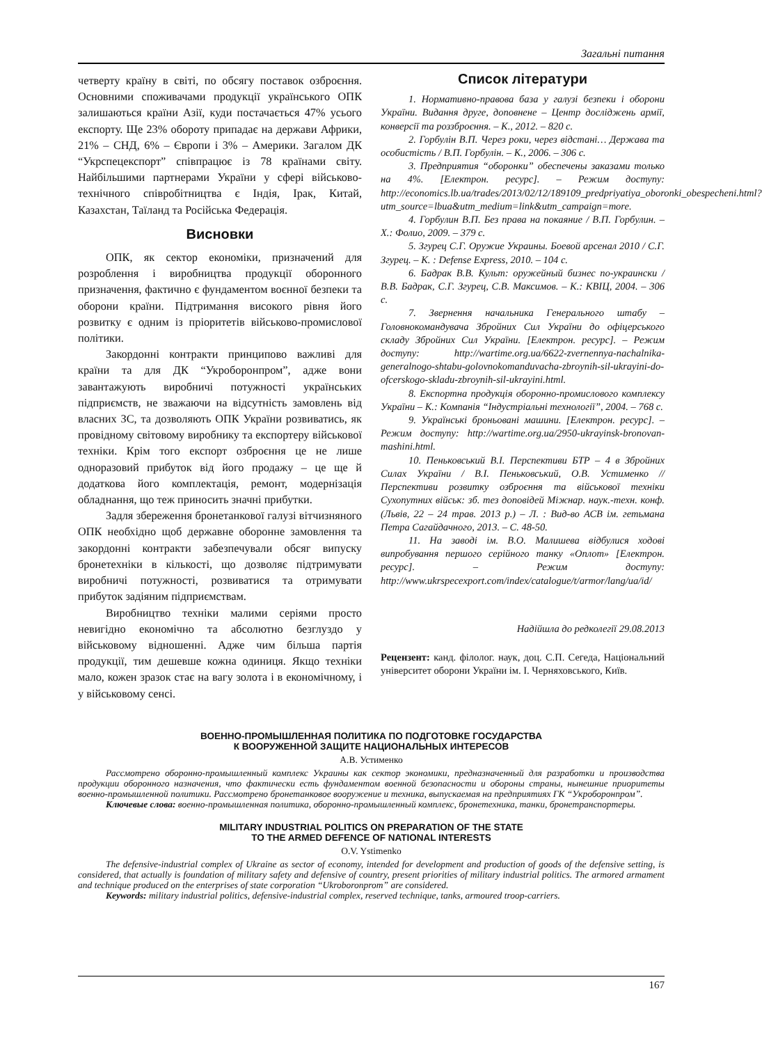Загальні питання
четверту країну в світі, по обсягу поставок озброєння. Основними споживачами продукції українського ОПК залишаються країни Азії, куди постачається 47% усього експорту. Ще 23% обороту припадає на держави Африки, 21% – СНД, 6% – Європи і 3% – Америки. Загалом ДК “Укрспецекспорт” співпрацює із 78 країнами світу. Найбільшими партнерами України у сфері військово-технічного співробітництва є Індія, Ірак, Китай, Казахстан, Таїланд та Російська Федерація.
Висновки
ОПК, як сектор економіки, призначений для розроблення і виробництва продукції оборонного призначення, фактично є фундаментом воєнної безпеки та оборони країни. Підтримання високого рівня його розвитку є одним із пріоритетів військово-промислової політики.
Закордонні контракти принципово важливі для країни та для ДК “Укроборонпром”, адже вони завантажують виробничі потужності українських підприємств, не зважаючи на відсутність замовлень від власних ЗС, та дозволяють ОПК України розвиватись, як провідному світовому виробнику та експортеру військової техніки. Крім того експорт озброєння це не лише одноразовий прибуток від його продажу – це ще й додаткова його комплектація, ремонт, модернізація обладнання, що теж приносить значні прибутки.
Задля збереження бронетанкової галузі вітчизняного ОПК необхідно щоб державне оборонне замовлення та закордонні контракти забезпечували обсяг випуску бронетехніки в кількості, що дозволяє підтримувати виробничі потужності, розвиватися та отримувати прибуток задіяним підприємствам.
Виробництво техніки малими серіями просто невигідно економічно та абсолютно безглуздо у військовому відношенні. Адже чим більша партія продукції, тим дешевше кожна одиниця. Якщо техніки мало, кожен зразок стає на вагу золота і в економічному, і у військовому сенсі.
Список літератури
1. Нормативно-правова база у галузі безпеки і оборони України. Видання друге, доповнене – Центр досліджень армії, конверсії та роззброєння. – К., 2012. – 820 с.
2. Горбулін В.П. Через роки, через відстані… Держава та особистість / В.П. Горбулін. – К., 2006. – 306 с.
3. Предприятия “оборонки” обеспечены заказами только на 4%. [Електрон. ресурс]. – Режим доступу: http://economics.lb.ua/trades/2013/02/12/189109_predpriyatiya_oboronki_obespecheni.html?utm_source=lbua&utm_medium=link&utm_campaign=more.
4. Горбулин В.П. Без права на покаяние / В.П. Горбулин. – Х.: Фолио, 2009. – 379 с.
5. Згурец С.Г. Оружие Украины. Боевой арсенал 2010 / С.Г. Згурец. – К. : Defense Express, 2010. – 104 с.
6. Бадрак В.В. Культ: оружейный бизнес по-украински / В.В. Бадрак, С.Г. Згурец, С.В. Максимов. – К.: КВІЦ, 2004. – 306 с.
7. Звернення начальника Генерального штабу – Головнокомандувача Збройних Сил України до офіцерського складу Збройних Сил України. [Електрон. ресурс]. – Режим доступу: http://wartime.org.ua/6622-zvernennya-nachalnika-generalnogo-shtabu-golovnokomanduvacha-zbroynih-sil-ukrayini-do-ofcerskogo-skladu-zbroynih-sil-ukrayini.html.
8. Експортна продукція оборонно-промислового комплексу України – К.: Компанія “Індустріальні технології”, 2004. – 768 с.
9. Українські броньовані машини. [Електрон. ресурс]. – Режим доступу: http://wartime.org.ua/2950-ukrayinsk-bronovan-mashini.html.
10. Пеньковський В.І. Перспективи БТР – 4 в Збройних Силах України / В.І. Пеньковський, О.В. Устименко // Перспективи розвитку озброєння та військової техніки Сухопутних військ: зб. тез доповідей Міжнар. наук.-техн. конф. (Львів, 22 – 24 трав. 2013 р.) – Л. : Вид-во АСВ ім. гетьмана Петра Сагайдачного, 2013. – С. 48-50.
11. На заводі ім. В.О. Малишева відбулися ходові випробування першого серійного танку «Оплот» [Електрон. ресурс]. – Режим доступу: http://www.ukrspecexport.com/index/catalogue/t/armor/lang/ua/id/
Надійшла до редколегії 29.08.2013
Рецензент: канд. філолог. наук, доц. С.П. Сегеда, Національний університет оборони України ім. І. Черняховського, Київ.
ВОЕННО-ПРОМЫШЛЕННАЯ ПОЛИТИКА ПО ПОДГОТОВКЕ ГОСУДАРСТВА
К ВООРУЖЕННОЙ ЗАЩИТЕ НАЦИОНАЛЬНЫХ ИНТЕРЕСОВ
А.В. Устименко
Рассмотрено оборонно-промышленный комплекс Украины как сектор экономики, предназначенный для разработки и производства продукции оборонного назначения, что фактически есть фундаментом военной безопасности и обороны страны, нынешние приоритеты военно-промышленной политики. Рассмотрено бронетанковое вооружение и техника, выпускаемая на предприятиях ГК “Укроборонпром”.
Ключевые слова: военно-промышленная политика, оборонно-промышленный комплекс, бронетехника, танки, бронетранспортеры.
MILITARY INDUSTRIAL POLITICS ON PREPARATION OF THE STATE
TO THE ARMED DEFENCE OF NATIONAL INTERESTS
O.V. Ystimenko
The defensive-industrial complex of Ukraine as sector of economy, intended for development and production of goods of the defensive setting, is considered, that actually is foundation of military safety and defensive of country, present priorities of military industrial politics. The armored armament and technique produced on the enterprises of state corporation “Ukroboronprom” are considered.
Keywords: military industrial politics, defensive-industrial complex, reserved technique, tanks, armoured troop-carriers.
167